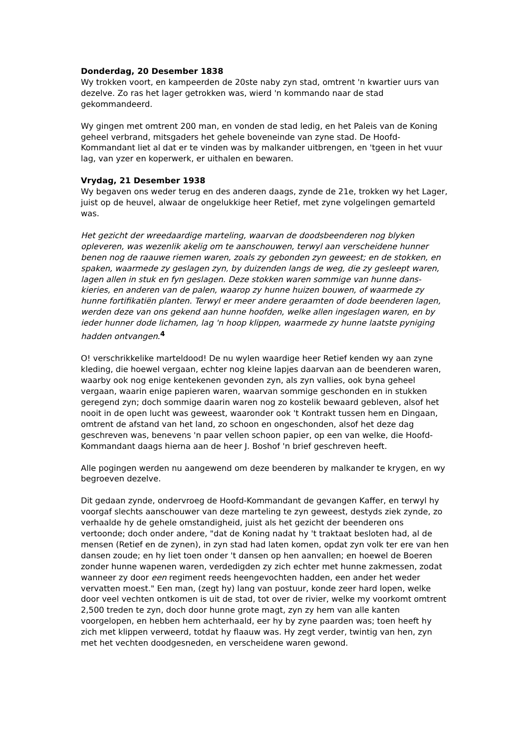Donderdag, 20 Desember 1838
Wy trokken voort, en kampeerden de 20ste naby zyn stad, omtrent 'n kwartier uurs van dezelve. Zo ras het lager getrokken was, wierd 'n kommando naar de stad gekommandeerd.
Wy gingen met omtrent 200 man, en vonden de stad ledig, en het Paleis van de Koning geheel verbrand, mitsgaders het gehele boveneinde van zyne stad. De Hoofd-Kommandant liet al dat er te vinden was by malkander uitbrengen, en 'tgeen in het vuur lag, van yzer en koperwerk, er uithalen en bewaren.
Vrydag, 21 Desember 1938
Wy begaven ons weder terug en des anderen daags, zynde de 21e, trokken wy het Lager, juist op de heuvel, alwaar de ongelukkige heer Retief, met zyne volgelingen gemarteld was.
Het gezicht der wreedaardige marteling, waarvan de doodsbeenderen nog blyken opleveren, was wezenlik akelig om te aanschouwen, terwyl aan verscheidene hunner benen nog de raauwe riemen waren, zoals zy gebonden zyn geweest; en de stokken, en spaken, waarmede zy geslagen zyn, by duizenden langs de weg, die zy gesleept waren, lagen allen in stuk en fyn geslagen. Deze stokken waren sommige van hunne dans-kieries, en anderen van de palen, waarop zy hunne huizen bouwen, of waarmede zy hunne fortifikatiën planten. Terwyl er meer andere geraamten of dode beenderen lagen, werden deze van ons gekend aan hunne hoofden, welke allen ingeslagen waren, en by ieder hunner dode lichamen, lag 'n hoop klippen, waarmede zy hunne laatste pyniging hadden ontvangen.<sup>4</sup>
O! verschrikkelike marteldood! De nu wylen waardige heer Retief kenden wy aan zyne kleding, die hoewel vergaan, echter nog kleine lapjes daarvan aan de beenderen waren, waarby ook nog enige kentekenen gevonden zyn, als zyn vallies, ook byna geheel vergaan, waarin enige papieren waren, waarvan sommige geschonden en in stukken geregend zyn; doch sommige daarin waren nog zo kostelik bewaard gebleven, alsof het nooit in de open lucht was geweest, waaronder ook 't Kontrakt tussen hem en Dingaan, omtrent de afstand van het land, zo schoon en ongeschonden, alsof het deze dag geschreven was, benevens 'n paar vellen schoon papier, op een van welke, die Hoofd-Kommandant daags hierna aan de heer J. Boshof 'n brief geschreven heeft.
Alle pogingen werden nu aangewend om deze beenderen by malkander te krygen, en wy begroeven dezelve.
Dit gedaan zynde, ondervroeg de Hoofd-Kommandant de gevangen Kaffer, en terwyl hy voorgaf slechts aanschouwer van deze marteling te zyn geweest, destyds ziek zynde, zo verhaalde hy de gehele omstandigheid, juist als het gezicht der beenderen ons vertoonde; doch onder andere, "dat de Koning nadat hy 't traktaat besloten had, al de mensen (Retief en de zynen), in zyn stad had laten komen, opdat zyn volk ter ere van hen dansen zoude; en hy liet toen onder 't dansen op hen aanvallen; en hoewel de Boeren zonder hunne wapenen waren, verdedigden zy zich echter met hunne zakmessen, zodat wanneer zy door een regiment reeds heengevochten hadden, een ander het weder vervatten moest." Een man, (zegt hy) lang van postuur, konde zeer hard lopen, welke door veel vechten ontkomen is uit de stad, tot over de rivier, welke my voorkomt omtrent 2,500 treden te zyn, doch door hunne grote magt, zyn zy hem van alle kanten voorgelopen, en hebben hem achterhaald, eer hy by zyne paarden was; toen heeft hy zich met klippen verweerd, totdat hy flaauw was. Hy zegt verder, twintig van hen, zyn met het vechten doodgesneden, en verscheidene waren gewond.